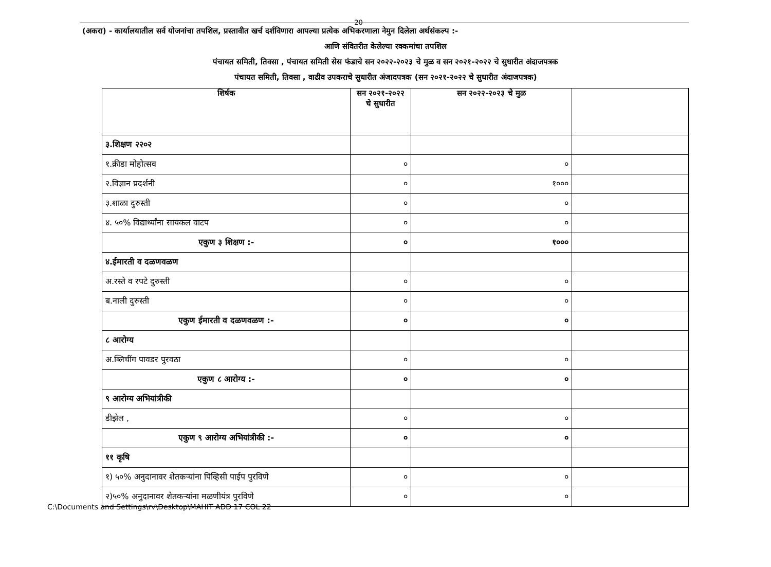20
(अकरा) - कार्यालयातील सर्व योजनांचा तपशिल, प्रस्तावीत खर्च दर्शविणारा आपल्या प्रत्येक अभिकरणाला नेमुन दिलेला अर्थसंकल्प :-
आणि संवितरीत केलेल्या रक्कमांचा तपशिल
पंचायत समिती, तिवसा , पंचायत समिती सेस फंडाचे सन २०२२-२०२३ चे मुळ व सन २०२१-२०२२ चे सुधारीत अंदाजपत्रक
पंचायत समिती, तिवसा , वाढीव उपकराचे सुधारीत अंजादपत्रक (सन २०२१-२०२२ चे सुधारीत अंदाजपत्रक)
| शिर्षक | सन २०२१-२०२२ चे सुधारीत | सन २०२२-२०२३ चे मुळ | |
| --- | --- | --- | --- |
| ३.शिक्षण २२०२ | | | |
| १.क्रीडा मोहोत्सव | ० | ० | |
| २.विज्ञान प्रदर्शनी | ० | १००० | |
| ३.शाळा दुरुस्ती | ० | ० | |
| ४. ५०% विद्यार्थ्यांना सायकल वाटप | ० | ० | |
| एकुण ३ शिक्षण :- | ० | १००० | |
| ४.ईमारती व दळणवळण | | | |
| अ.रस्ते व रपटे दुरुस्ती | ० | ० | |
| ब.नाली दुरुस्ती | ० | ० | |
| एकुण ईमारती व दळणवळण :- | ० | ० | |
| ८ आरोग्य | | | |
| अ.ब्लिचींग पावडर पुरवठा | ० | ० | |
| एकुण ८ आरोग्य :- | ० | ० | |
| ९ आरोग्य अभियांत्रीकी | | | |
| डीझेल , | ० | ० | |
| एकुण ९ आरोग्य अभियांत्रीकी :- | ० | ० | |
| ११ कृषि | | | |
| १) ५०% अनुदानावर शेतकऱ्यांना पिव्हिसी पाईप पुरविणे | ० | ० | |
| २)५०% अनुदानावर शेतकऱ्यांना मळणीयंत्र पुरविणे | ० | ० | |
C:\Documents and Settings\rv\Desktop\MAHIT ADD 17 COL 22